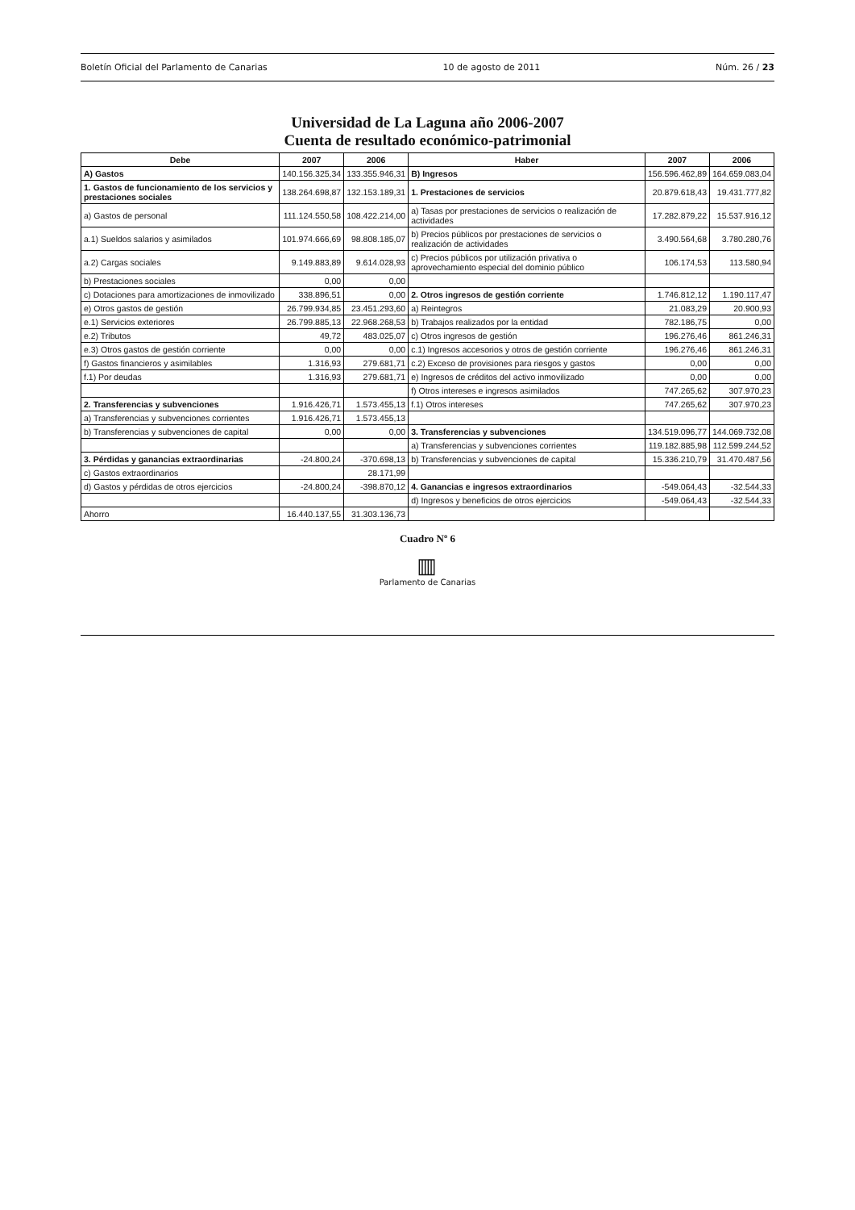Boletín Oficial del Parlamento de Canarias 10 de agosto de 2011 Núm. 26 / 23
Universidad de La Laguna año 2006-2007
Cuenta de resultado económico-patrimonial
| Debe | 2007 | 2006 | Haber | 2007 | 2006 |
| --- | --- | --- | --- | --- | --- |
| A) Gastos | 140.156.325,34 | 133.355.946,31 | B) Ingresos | 156.596.462,89 | 164.659.083,04 |
| 1. Gastos de funcionamiento de los servicios y prestaciones sociales | 138.264.698,87 | 132.153.189,31 | 1. Prestaciones de servicios | 20.879.618,43 | 19.431.777,82 |
| a) Gastos de personal | 111.124.550,58 | 108.422.214,00 | a) Tasas por prestaciones de servicios o realización de actividades | 17.282.879,22 | 15.537.916,12 |
| a.1) Sueldos salarios y asimilados | 101.974.666,69 | 98.808.185,07 | b) Precios públicos por prestaciones de servicios o realización de actividades | 3.490.564,68 | 3.780.280,76 |
| a.2) Cargas sociales | 9.149.883,89 | 9.614.028,93 | c) Precios públicos por utilización privativa o aprovechamiento especial del dominio público | 106.174,53 | 113.580,94 |
| b) Prestaciones sociales | 0,00 | 0,00 | | | |
| c) Dotaciones para amortizaciones de inmovilizado | 338.896,51 | 0,00 | 2. Otros ingresos de gestión corriente | 1.746.812,12 | 1.190.117,47 |
| e) Otros gastos de gestión | 26.799.934,85 | 23.451.293,60 | a) Reintegros | 21.083,29 | 20.900,93 |
| e.1) Servicios exteriores | 26.799.885,13 | 22.968.268,53 | b) Trabajos realizados por la entidad | 782.186,75 | 0,00 |
| e.2) Tributos | 49,72 | 483.025,07 | c) Otros ingresos de gestión | 196.276,46 | 861.246,31 |
| e.3) Otros gastos de gestión corriente | 0,00 | 0,00 | c.1) Ingresos accesorios y otros de gestión corriente | 196.276,46 | 861.246,31 |
| f) Gastos financieros y asimilables | 1.316,93 | 279.681,71 | c.2) Exceso de provisiones para riesgos y gastos | 0,00 | 0,00 |
| f.1) Por deudas | 1.316,93 | 279.681,71 | e) Ingresos de créditos del activo inmovilizado | 0,00 | 0,00 |
| | | | f) Otros intereses e ingresos asimilados | 747.265,62 | 307.970,23 |
| 2. Transferencias y subvenciones | 1.916.426,71 | 1.573.455,13 | f.1) Otros intereses | 747.265,62 | 307.970,23 |
| a) Transferencias y subvenciones corrientes | 1.916.426,71 | 1.573.455,13 | | | |
| b) Transferencias y subvenciones de capital | 0,00 | 0,00 | 3. Transferencias y subvenciones | 134.519.096,77 | 144.069.732,08 |
| | | | a) Transferencias y subvenciones corrientes | 119.182.885,98 | 112.599.244,52 |
| 3. Pérdidas y ganancias extraordinarias | -24.800,24 | -370.698,13 | b) Transferencias y subvenciones de capital | 15.336.210,79 | 31.470.487,56 |
| c) Gastos extraordinarios | | 28.171,99 | | | |
| d) Gastos y pérdidas de otros ejercicios | -24.800,24 | -398.870,12 | 4. Ganancias e ingresos extraordinarios | -549.064,43 | -32.544,33 |
| | | | d) Ingresos y beneficios de otros ejercicios | -549.064,43 | -32.544,33 |
| Ahorro | 16.440.137,55 | 31.303.136,73 | | | |
Cuadro Nº 6
▥
Parlamento de Canarias